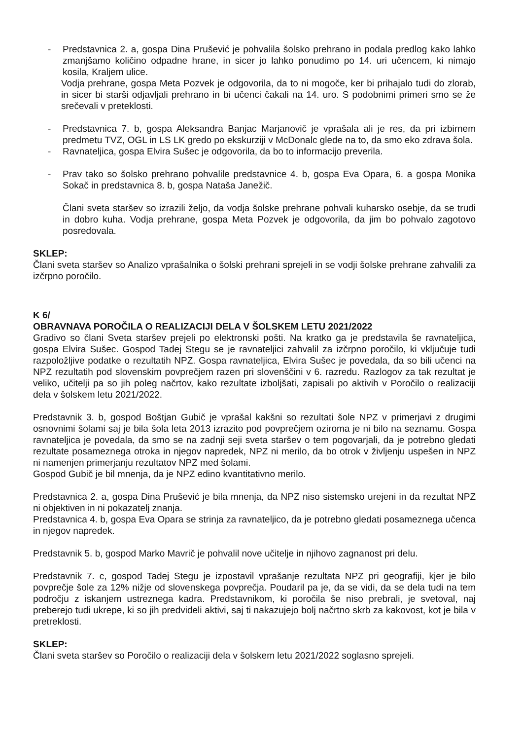- Predstavnica 2. a, gospa Dina Prušević je pohvalila šolsko prehrano in podala predlog kako lahko zmanjšamo količino odpadne hrane, in sicer jo lahko ponudimo po 14. uri učencem, ki nimajo kosila, Kraljem ulice.
Vodja prehrane, gospa Meta Pozvek je odgovorila, da to ni mogoče, ker bi prihajalo tudi do zlorab, in sicer bi starši odjavljali prehrano in bi učenci čakali na 14. uro. S podobnimi primeri smo se že srečevali v preteklosti.
- Predstavnica 7. b, gospa Aleksandra Banjac Marjanovič je vprašala ali je res, da pri izbirnem predmetu TVZ, OGL in LS LK gredo po ekskurziji v McDonalc glede na to, da smo eko zdrava šola.
- Ravnateljica, gospa Elvira Sušec je odgovorila, da bo to informacijo preverila.
- Prav tako so šolsko prehrano pohvalile predstavnice 4. b, gospa Eva Opara, 6. a gospa Monika Sokač in predstavnica 8. b, gospa Nataša Janežič.
Člani sveta staršev so izrazili željo, da vodja šolske prehrane pohvali kuharsko osebje, da se trudi in dobro kuha. Vodja prehrane, gospa Meta Pozvek je odgovorila, da jim bo pohvalo zagotovo posredovala.
SKLEP:
Člani sveta staršev so Analizo vprašalnika o šolski prehrani sprejeli in se vodji šolske prehrane zahvalili za izčrpno poročilo.
K 6/
OBRAVNAVA POROČILA O REALIZACIJI DELA V ŠOLSKEM LETU 2021/2022
Gradivo so člani Sveta staršev prejeli po elektronski pošti. Na kratko ga je predstavila še ravnateljica, gospa Elvira Sušec. Gospod Tadej Stegu se je ravnateljici zahvalil za izčrpno poročilo, ki vključuje tudi razpoložljive podatke o rezultatih NPZ. Gospa ravnateljica, Elvira Sušec je povedala, da so bili učenci na NPZ rezultatih pod slovenskim povprečjem razen pri slovenščini v 6. razredu. Razlogov za tak rezultat je veliko, učitelji pa so jih poleg načrtov, kako rezultate izboljšati, zapisali po aktivih v Poročilo o realizaciji dela v šolskem letu 2021/2022.
Predstavnik 3. b, gospod Boštjan Gubič je vprašal kakšni so rezultati šole NPZ v primerjavi z drugimi osnovnimi šolami saj je bila šola leta 2013 izrazito pod povprečjem oziroma je ni bilo na seznamu. Gospa ravnateljica je povedala, da smo se na zadnji seji sveta staršev o tem pogovarjali, da je potrebno gledati rezultate posameznega otroka in njegov napredek, NPZ ni merilo, da bo otrok v življenju uspešen in NPZ ni namenjen primerjanju rezultatov NPZ med šolami.
Gospod Gubič je bil mnenja, da je NPZ edino kvantitativno merilo.
Predstavnica 2. a, gospa Dina Prušević je bila mnenja, da NPZ niso sistemsko urejeni in da rezultat NPZ ni objektiven in ni pokazatelj znanja.
Predstavnica 4. b, gospa Eva Opara se strinja za ravnateljico, da je potrebno gledati posameznega učenca in njegov napredek.
Predstavnik 5. b, gospod Marko Mavrič je pohvalil nove učitelje in njihovo zagnanost pri delu.
Predstavnik 7. c, gospod Tadej Stegu je izpostavil vprašanje rezultata NPZ pri geografiji, kjer je bilo povprečje šole za 12% nižje od slovenskega povprečja. Poudaril pa je, da se vidi, da se dela tudi na tem področju z iskanjem ustreznega kadra. Predstavnikom, ki poročila še niso prebrali, je svetoval, naj preberejo tudi ukrepe, ki so jih predvideli aktivi, saj ti nakazujejo bolj načrtno skrb za kakovost, kot je bila v pretreklosti.
SKLEP:
Člani sveta staršev so Poročilo o realizaciji dela v šolskem letu 2021/2022 soglasno sprejeli.